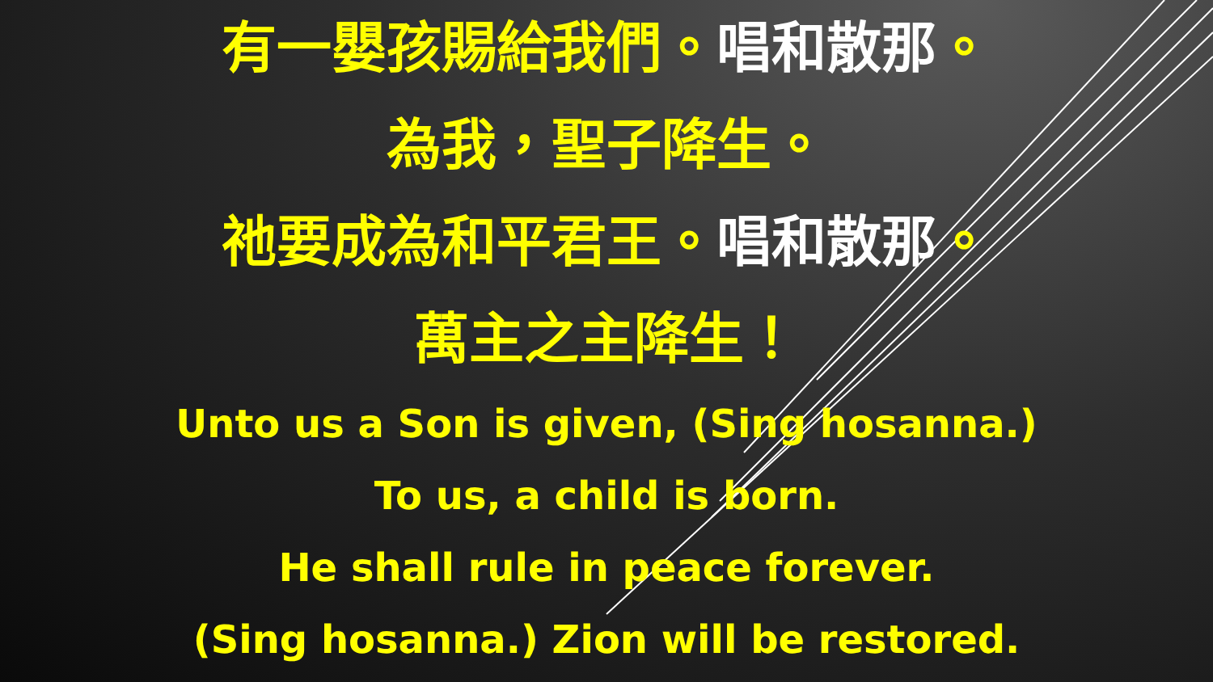有一嬰孩賜給我們。唱和散那。
為我，聖子降生。
祂要成為和平君王。唱和散那。
萬主之主降生！
Unto us a Son is given, (Sing hosanna.)
To us, a child is born.
He shall rule in peace forever.
(Sing hosanna.) Zion will be restored.